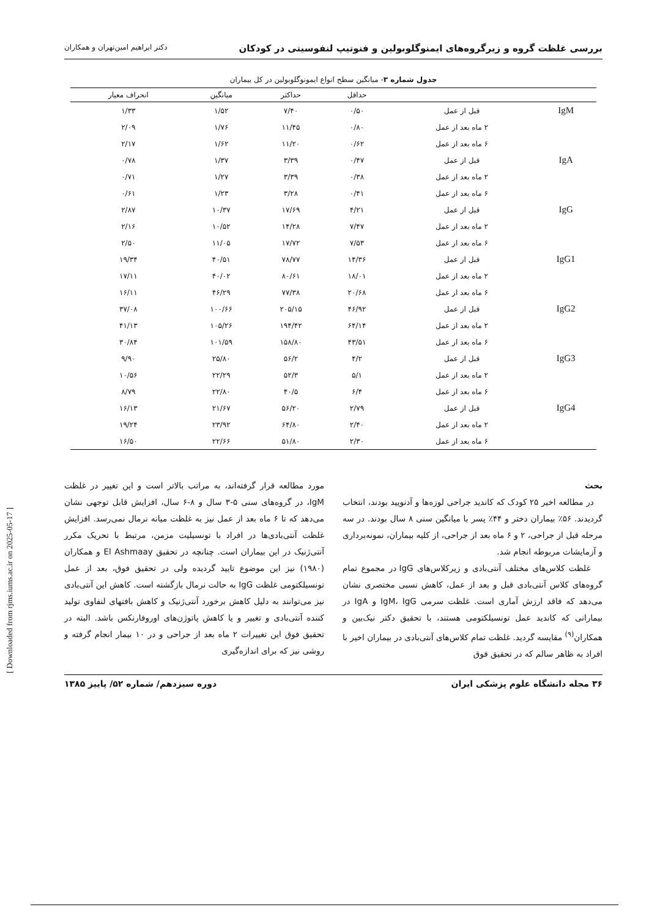بررسی غلظت گروه و زیرگروه‌های ایمنوگلوبولین و فنوتیپ لنفوسیتی در کودکان دکتر ابراهیم امین‌تهران و همکاران
جدول شماره ۳- میانگین سطح انواع ایمونوگلوبولین در کل بیماران
| | | حداقل | حداکثر | میانگین | انحراف معیار |
| --- | --- | --- | --- | --- | --- |
| IgM | قبل از عمل | ۰/۵۰ | ۷/۴۰ | ۱/۵۲ | ۱/۳۳ |
| | ۲ ماه بعد از عمل | ۰/۸۰ | ۱۱/۴۵ | ۱/۷۶ | ۲/۰۹ |
| | ۶ ماه بعد از عمل | ۰/۶۲ | ۱۱/۲۰ | ۱/۶۲ | ۲/۱۷ |
| IgA | قبل از عمل | ۰/۴۷ | ۳/۳۹ | ۱/۳۷ | ۰/۷۸ |
| | ۲ ماه بعد از عمل | ۰/۳۸ | ۳/۳۹ | ۱/۲۷ | ۰/۷۱ |
| | ۶ ماه بعد از عمل | ۰/۴۱ | ۳/۲۸ | ۱/۲۳ | ۰/۶۱ |
| IgG | قبل از عمل | ۴/۲۱ | ۱۷/۶۹ | ۱۰/۳۷ | ۲/۸۷ |
| | ۲ ماه بعد از عمل | ۷/۴۷ | ۱۴/۲۸ | ۱۰/۵۲ | ۲/۱۶ |
| | ۶ ماه بعد از عمل | ۷/۵۳ | ۱۷/۷۲ | ۱۱/۰۵ | ۲/۵۰ |
| IgG1 | قبل از عمل | ۱۴/۳۶ | ۷۸/۷۷ | ۴۰/۵۱ | ۱۹/۳۴ |
| | ۲ ماه بعد از عمل | ۱۸/۰۱ | ۸۰/۶۱ | ۴۰/۰۲ | ۱۷/۱۱ |
| | ۶ ماه بعد از عمل | ۲۰/۶۸ | ۷۷/۳۸ | ۴۶/۲۹ | ۱۶/۱۱ |
| IgG2 | قبل از عمل | ۴۶/۹۲ | ۲۰۵/۱۵ | ۱۰۰/۶۶ | ۳۷/۰۸ |
| | ۲ ماه بعد از عمل | ۶۴/۱۴ | ۱۹۴/۴۲ | ۱۰۵/۲۶ | ۴۱/۱۳ |
| | ۶ ماه بعد از عمل | ۴۳/۵۱ | ۱۵۸/۸۰ | ۱۰۱/۵۹ | ۳۰/۸۴ |
| IgG3 | قبل از عمل | ۴/۲ | ۵۶/۲ | ۲۵/۸۰ | ۹/۹۰ |
| | ۲ ماه بعد از عمل | ۵/۱ | ۵۲/۳ | ۲۲/۲۹ | ۱۰/۵۶ |
| | ۶ ماه بعد از عمل | ۶/۴ | ۴۰/۵ | ۲۲/۸۰ | ۸/۷۹ |
| IgG4 | قبل از عمل | ۲/۷۹ | ۵۶/۲۰ | ۲۱/۶۷ | ۱۶/۱۳ |
| | ۲ ماه بعد از عمل | ۲/۴۰ | ۶۴/۸۰ | ۲۳/۹۲ | ۱۹/۲۴ |
| | ۶ ماه بعد از عمل | ۲/۳۰ | ۵۱/۸۰ | ۲۲/۶۶ | ۱۶/۵۰ |
بحث
در مطالعه اخیر ۲۵ کودک که کاندید جراحی لوزه‌ها و آدنویید بودند، انتخاب گردیدند. ۵۶٪ بیماران دختر و ۴۴٪ پسر با میانگین سنی ۸ سال بودند. در سه مرحله قبل از جراحی، ۲ و ۶ ماه بعد از جراحی، از کلیه بیماران، نمونه‌برداری و آزمایشات مربوطه انجام شد.
غلظت کلاس‌های مختلف آنتی‌بادی و زیرکلاس‌های IgG در مجموع تمام گروه‌های کلاس آنتی‌بادی قبل و بعد از عمل، کاهش نسبی مختصری نشان می‌دهد که فاقد ارزش آماری است. غلظت سرمی IgM، IgG و IgA در بیمارانی که کاندید عمل تونسیلکتومی هستند، با تحقیق دکتر نیک‌بین و همکاران<sup>(۹)</sup> مقایسه گردید. غلظت تمام کلاس‌های آنتی‌بادی در بیماران اخیر با افراد به ظاهر سالم که در تحقیق فوق
مورد مطالعه قرار گرفته‌اند، به مراتب بالاتر است و این تغییر در غلظت IgM، در گروه‌های سنی ۵-۳ سال و ۸-۶ سال، افزایش قابل توجهی نشان می‌دهد که تا ۶ ماه بعد از عمل نیز به غلظت میانه نرمال نمی‌رسد. افزایش غلظت آنتی‌بادی‌ها در افراد با تونسیلیت مزمن، مرتبط با تحریک مکرر آنتی‌ژنیک در این بیماران است. چنانچه در تحقیق El Ashmaay و همکاران (۱۹۸۰) نیز این موضوع تایید گردیده ولی در تحقیق فوق، بعد از عمل تونسیلکتومی غلظت IgG به حالت نرمال بازگشته است. کاهش این آنتی‌بادی نیز می‌توانند به دلیل کاهش برخورد آنتی‌ژنیک و کاهش بافتهای لنفاوی تولید کننده آنتی‌بادی و تغییر و یا کاهش پاتوژن‌های اوروفارنکس باشد. البته در تحقیق فوق این تغییرات ۲ ماه بعد از جراحی و در ۱۰ بیمار انجام گرفته و روشی نیز که برای اندازه‌گیری
۳۶ مجله دانشگاه علوم پزشکی ایران دوره سیزدهم/ شماره ۵۲/ پاییز ۱۳۸۵
[ Downloaded from rjms.iums.ac.ir on 2025-05-17 ]